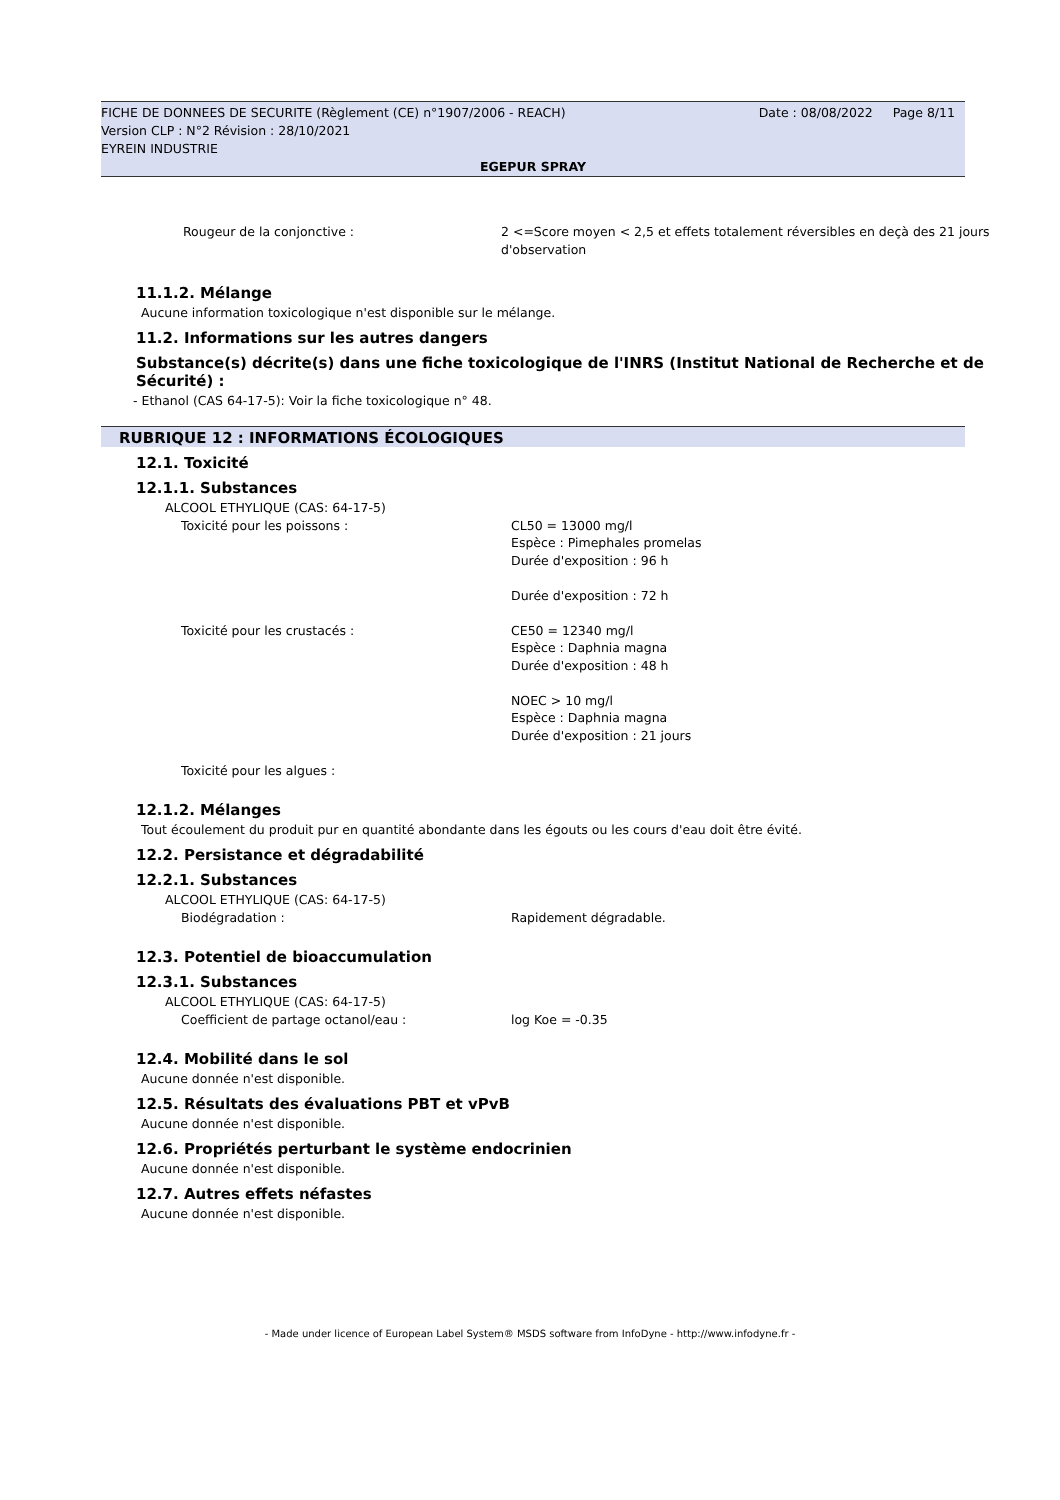FICHE DE DONNEES DE SECURITE (Règlement (CE) n°1907/2006 - REACH) Date : 08/08/2022 Page 8/11
Version CLP : N°2 Révision : 28/10/2021
EYREIN INDUSTRIE
EGEPUR SPRAY
Rougeur de la conjonctive : 2 <=Score moyen < 2,5 et effets totalement réversibles en deçà des 21 jours d'observation
11.1.2. Mélange
Aucune information toxicologique n'est disponible sur le mélange.
11.2. Informations sur les autres dangers
Substance(s) décrite(s) dans une fiche toxicologique de l'INRS (Institut National de Recherche et de Sécurité) :
- Ethanol (CAS 64-17-5): Voir la fiche toxicologique n° 48.
RUBRIQUE 12 : INFORMATIONS ÉCOLOGIQUES
12.1. Toxicité
12.1.1. Substances
ALCOOL ETHYLIQUE (CAS: 64-17-5)
Toxicité pour les poissons : CL50 = 13000 mg/l
Espèce : Pimephales promelas
Durée d'exposition : 96 h
Durée d'exposition : 72 h
Toxicité pour les crustacés : CE50 = 12340 mg/l
Espèce : Daphnia magna
Durée d'exposition : 48 h
NOEC > 10 mg/l
Espèce : Daphnia magna
Durée d'exposition : 21 jours
Toxicité pour les algues :
12.1.2. Mélanges
Tout écoulement du produit pur en quantité abondante dans les égouts ou les cours d'eau doit être évité.
12.2. Persistance et dégradabilité
12.2.1. Substances
ALCOOL ETHYLIQUE (CAS: 64-17-5)
Biodégradation : Rapidement dégradable.
12.3. Potentiel de bioaccumulation
12.3.1. Substances
ALCOOL ETHYLIQUE (CAS: 64-17-5)
Coefficient de partage octanol/eau : log Koe = -0.35
12.4. Mobilité dans le sol
Aucune donnée n'est disponible.
12.5. Résultats des évaluations PBT et vPvB
Aucune donnée n'est disponible.
12.6. Propriétés perturbant le système endocrinien
Aucune donnée n'est disponible.
12.7. Autres effets néfastes
Aucune donnée n'est disponible.
- Made under licence of European Label System® MSDS software from InfoDyne - http://www.infodyne.fr -